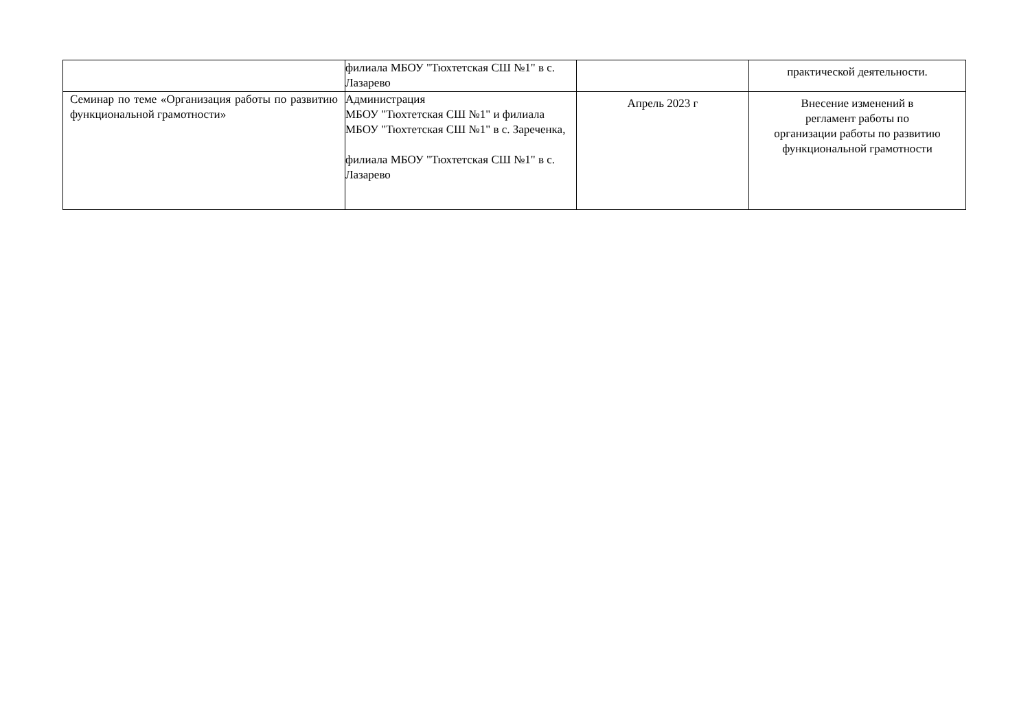| | филиала МБОУ "Тюхтетская СШ №1" в с. Лазарево | | практической деятельности. |
| Семинар по теме «Организация работы по развитию функциональной грамотности» | Администрация МБОУ "Тюхтетская СШ №1" и филиала МБОУ "Тюхтетская СШ №1" в с. Зареченка, филиала МБОУ "Тюхтетская СШ №1" в с. Лазарево | Апрель 2023 г | Внесение изменений в регламент работы по организации работы по развитию функциональной грамотности |